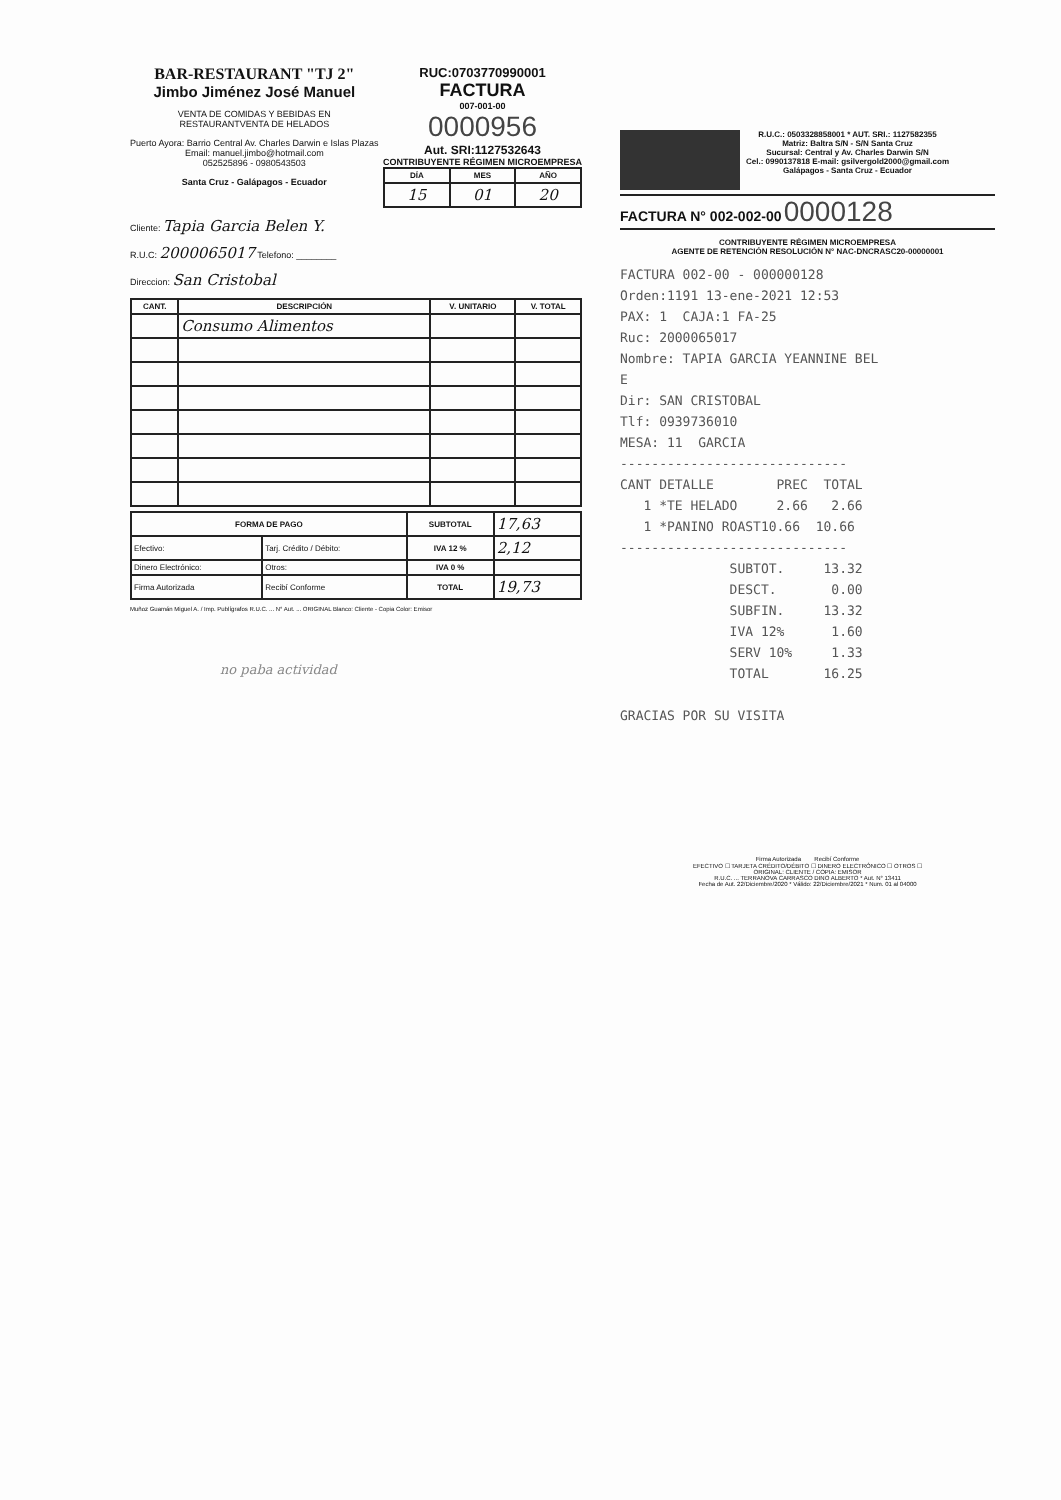BAR-RESTAURANT "TJ 2"
Jimbo Jiménez José Manuel
VENTA DE COMIDAS Y BEBIDAS EN
RESTAURANTVENTA DE HELADOS
Puerto Ayora: Barrio Central Av. Charles Darwin e Islas Plazas
Email: manuel.jimbo@hotmail.com
052525896 - 0980543503
Santa Cruz - Galápagos - Ecuador
RUC:0703770990001
FACTURA
007-001-00
0000956
Aut. SRI:1127532643
CONTRIBUYENTE RÉGIMEN MICROEMPRESA
| DÍA | MES | AÑO |
| --- | --- | --- |
| 15 | 01 | 20 |
Cliente: Tapia Garcia Belen Y.
R.U.C: 2000065017 Telefono: ________
Direccion: San Cristobal
| CANT. | DESCRIPCIÓN | V. UNITARIO | V. TOTAL |
| --- | --- | --- | --- |
| | Consumo Alimentos | | |
| FORMA DE PAGO | | SUBTOTAL | 17,63 |
| Efectivo: | Tarj. Crédito / Débito: | IVA 12 % | 2,12 |
| Dinero Electrónico: | Otros: | IVA 0 % | |
| Firma Autorizada | Recibí Conforme | TOTAL | 19,73 |
Muñoz Guamán Miguel A. / Imp. Publígrafos R.U.C. ... N° Aut. ... ORIGINAL Blanco: Cliente - Copia Color: Emisor
no paba actividad
R.U.C.: 0503328858001 * AUT. SRI.: 1127582355
Matriz: Baltra S/N - S/N Santa Cruz
Sucursal: Central y Av. Charles Darwin S/N
Cel.: 0990137818 E-mail: gsilvergold2000@gmail.com
Galápagos - Santa Cruz - Ecuador
FACTURA N° 002-002-00 0000128
CONTRIBUYENTE RÉGIMEN MICROEMPRESA
AGENTE DE RETENCIÓN RESOLUCIÓN N° NAC-DNCRASC20-00000001
FACTURA 002-00 - 000000128 Orden:1191 13-ene-2021 12:53 PAX: 1 CAJA:1 FA-25 Ruc: 2000065017 Nombre: TAPIA GARCIA YEANNINE BEL E Dir: SAN CRISTOBAL Tlf: 0939736010 MESA: 11 GARCIA ----------------------------- CANT DETALLE PREC TOTAL 1 *TE HELADO 2.66 2.66 1 *PANINO ROAST10.66 10.66 ----------------------------- SUBTOT. 13.32 DESCT. 0.00 SUBFIN. 13.32 IVA 12% 1.60 SERV 10% 1.33 TOTAL 16.25 GRACIAS POR SU VISITA
Firma Autorizada Recibí Conforme
EFECTIVO ☐ TARJETA CRÉDITO/DÉBITO ☐ DINERO ELECTRÓNICO ☐ OTROS ☐
ORIGINAL: CLIENTE / COPIA: EMISOR
R.U.C. ... TERRANOVA CARRASCO DINO ALBERTO * Aut. N° 13411
Fecha de Aut. 22/Diciembre/2020 * Válido: 22/Diciembre/2021 * Num. 01 al 04000